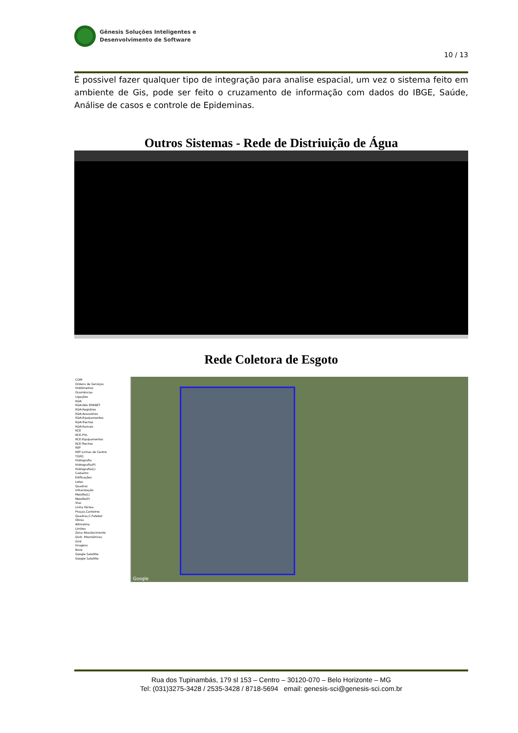Gênesis Soluções Inteligentes e
Desenvolvimento de Software
10 / 13
É possivel fazer qualquer tipo de integração para analise espacial, um vez o sistema feito em ambiente de Gis, pode ser feito o cruzamento de informação com dados do IBGE, Saúde, Análise de casos e controle de Epideminas.
Outros Sistemas - Rede de Distriuição de Água
Rede Coletora de Esgoto
COM
Ordens de Serviços
Hidrômetros
Ocorrências
Ligações
RDA
RDA-Nós EPANET
RDA-Registros
RDA-Acessórios
RDA-Equipamentos
RDA-Trechos
RDA-Ramais
RCE
RCE-PVs
RCE-Equipamentos
RCE-Trechos
REF
REF-Linhas de Centro
TOPO
Hidrografia
Hidrografia(P)
Hidrografia(L)
Cadastro
Edificações
Lotes
Quadras
Urbanização
Meiofio(L)
Meiofio(P)
Vias
Linha Férrea
Praças,Canteiros
Quadras,C.Futebol
Obras
Altimetria
Limites
Zona Abastecimento
Distr. Pitométricos
Grid
Imagens
Base
Google Satellite
Google Satellite
Google
Rua dos Tupinambás, 179 sl 153 – Centro – 30120-070 – Belo Horizonte – MG
Tel: (031)3275-3428 / 2535-3428 / 8718-5694 email: genesis-sci@genesis-sci.com.br